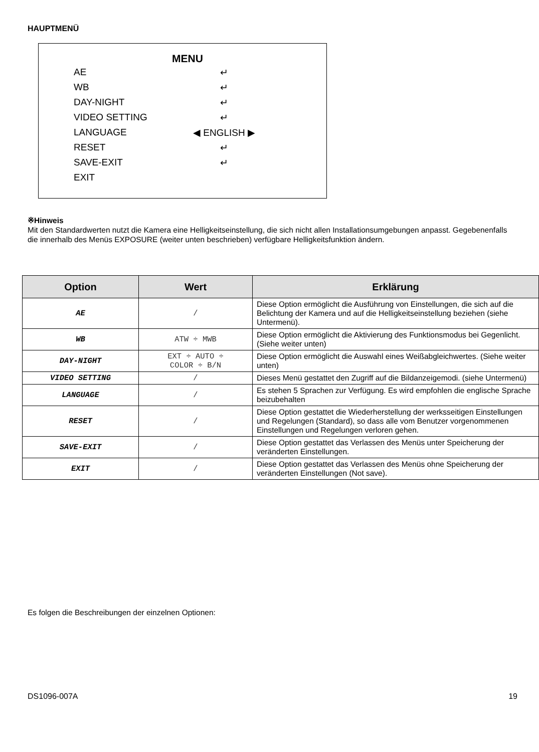HAUPTMENÜ
MENU
AE ↵
WB ↵
DAY-NIGHT ↵
VIDEO SETTING ↵
LANGUAGE ◀ ENGLISH ▶
RESET ↵
SAVE-EXIT ↵
EXIT
※Hinweis
Mit den Standardwerten nutzt die Kamera eine Helligkeitseinstellung, die sich nicht allen Installationsumgebungen anpasst. Gegebenenfalls die innerhalb des Menüs EXPOSURE (weiter unten beschrieben) verfügbare Helligkeitsfunktion ändern.
| Option | Wert | Erklärung |
| --- | --- | --- |
| AE | / | Diese Option ermöglicht die Ausführung von Einstellungen, die sich auf die Belichtung der Kamera und auf die Helligkeitseinstellung beziehen (siehe Untermenü). |
| WB | ATW ÷ MWB | Diese Option ermöglicht die Aktivierung des Funktionsmodus bei Gegenlicht. (Siehe weiter unten) |
| DAY-NIGHT | EXT ÷ AUTO ÷ COLOR ÷ B/N | Diese Option ermöglicht die Auswahl eines Weißabgleichwertes. (Siehe weiter unten) |
| VIDEO SETTING | / | Dieses Menü gestattet den Zugriff auf die Bildanzeigemodi. (siehe Untermenü) |
| LANGUAGE | / | Es stehen 5 Sprachen zur Verfügung. Es wird empfohlen die englische Sprache beizubehalten |
| RESET | / | Diese Option gestattet die Wiederherstellung der werksseitigen Einstellungen und Regelungen (Standard), so dass alle vom Benutzer vorgenommenen Einstellungen und Regelungen verloren gehen. |
| SAVE-EXIT | / | Diese Option gestattet das Verlassen des Menüs unter Speicherung der veränderten Einstellungen. |
| EXIT | / | Diese Option gestattet das Verlassen des Menüs ohne Speicherung der veränderten Einstellungen (Not save). |
Es folgen die Beschreibungen der einzelnen Optionen:
DS1096-007A 19